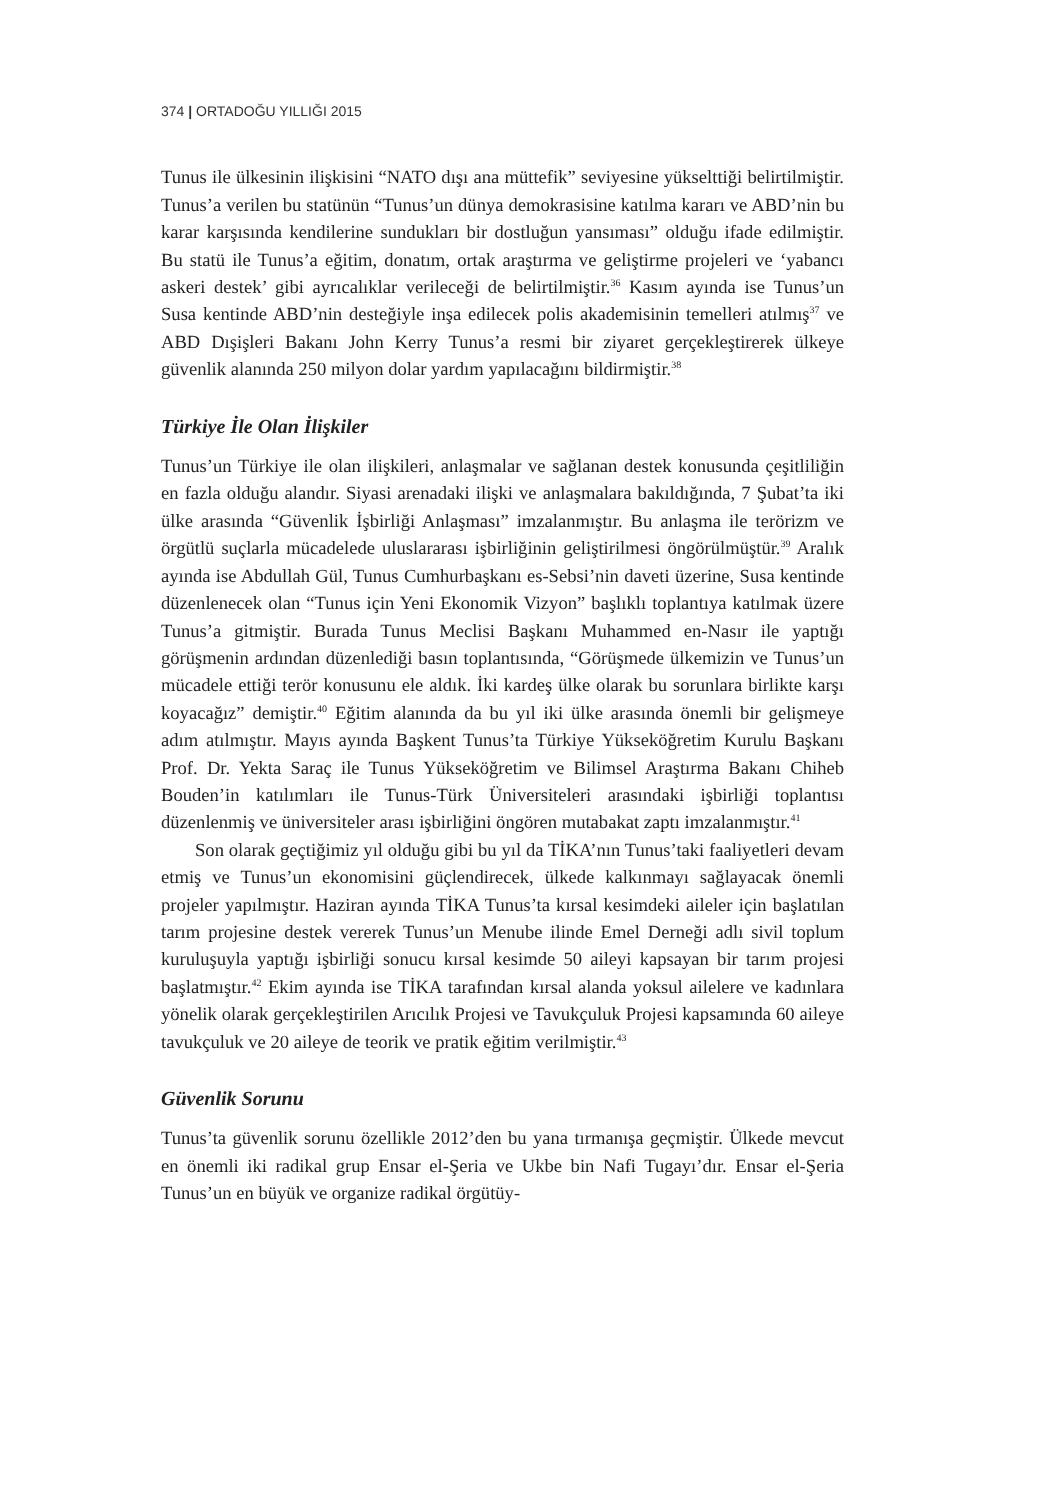374 | ORTADOĞU YILLIĞI 2015
Tunus ile ülkesinin ilişkisini “NATO dışı ana müttefik” seviyesine yükselttiği belirtilmiştir. Tunus’a verilen bu statünün “Tunus’un dünya demokrasisine katılma kararı ve ABD’nin bu karar karşısında kendilerine sundukları bir dostluğun yansıması” olduğu ifade edilmiştir. Bu statü ile Tunus’a eğitim, donatım, ortak araştırma ve geliştirme projeleri ve ‘yabancı askeri destek’ gibi ayrıcalıklar verileceği de belirtilmiştir.<sup>36</sup> Kasım ayında ise Tunus’un Susa kentinde ABD’nin desteğiyle inşa edilecek polis akademisinin temelleri atılmış<sup>37</sup> ve ABD Dışişleri Bakanı John Kerry Tunus’a resmi bir ziyaret gerçekleştirerek ülkeye güvenlik alanında 250 milyon dolar yardım yapılacağını bildirmiştir.<sup>38</sup>
Türkiye İle Olan İlişkiler
Tunus’un Türkiye ile olan ilişkileri, anlaşmalar ve sağlanan destek konusunda çeşitliliğin en fazla olduğu alandır. Siyasi arenadaki ilişki ve anlaşmalara bakıldığında, 7 Şubat’ta iki ülke arasında “Güvenlik İşbirliği Anlaşması” imzalanmıştır. Bu anlaşma ile terörizm ve örgütlü suçlarla mücadelede uluslararası işbirliğinin geliştirilmesi öngörülmüştür.<sup>39</sup> Aralık ayında ise Abdullah Gül, Tunus Cumhurbaşkanı es-Sebsi’nin daveti üzerine, Susa kentinde düzenlenecek olan “Tunus için Yeni Ekonomik Vizyon” başlıklı toplantıya katılmak üzere Tunus’a gitmiştir. Burada Tunus Meclisi Başkanı Muhammed en-Nasır ile yaptığı görüşmenin ardından düzenlediği basın toplantısında, “Görüşmede ülkemizin ve Tunus’un mücadele ettiği terör konusunu ele aldık. İki kardeş ülke olarak bu sorunlara birlikte karşı koyacağız” demiştir.<sup>40</sup> Eğitim alanında da bu yıl iki ülke arasında önemli bir gelişmeye adım atılmıştır. Mayıs ayında Başkent Tunus’ta Türkiye Yükseköğretim Kurulu Başkanı Prof. Dr. Yekta Saraç ile Tunus Yükseköğretim ve Bilimsel Araştırma Bakanı Chiheb Bouden’in katılımları ile Tunus-Türk Üniversiteleri arasındaki işbirliği toplantısı düzenlenmiş ve üniversiteler arası işbirliğini öngören mutabakat zaptı imzalanmıştır.<sup>41</sup>
Son olarak geçtiğimiz yıl olduğu gibi bu yıl da TİKA’nın Tunus’taki faaliyetleri devam etmiş ve Tunus’un ekonomisini güçlendirecek, ülkede kalkınmayı sağlayacak önemli projeler yapılmıştır. Haziran ayında TİKA Tunus’ta kırsal kesimdeki aileler için başlatılan tarım projesine destek vererek Tunus’un Menube ilinde Emel Derneği adlı sivil toplum kuruluşuyla yaptığı işbirliği sonucu kırsal kesimde 50 aileyi kapsayan bir tarım projesi başlatmıştır.<sup>42</sup> Ekim ayında ise TİKA tarafından kırsal alanda yoksul ailelere ve kadınlara yönelik olarak gerçekleştirilen Arıcılık Projesi ve Tavukçuluk Projesi kapsamında 60 aileye tavukçuluk ve 20 aileye de teorik ve pratik eğitim verilmiştir.<sup>43</sup>
Güvenlik Sorunu
Tunus’ta güvenlik sorunu özellikle 2012’den bu yana tırmanışa geçmiştir. Ülkede mevcut en önemli iki radikal grup Ensar el-Şeria ve Ukbe bin Nafi Tugayı’dır. Ensar el-Şeria Tunus’un en büyük ve organize radikal örgütüy-